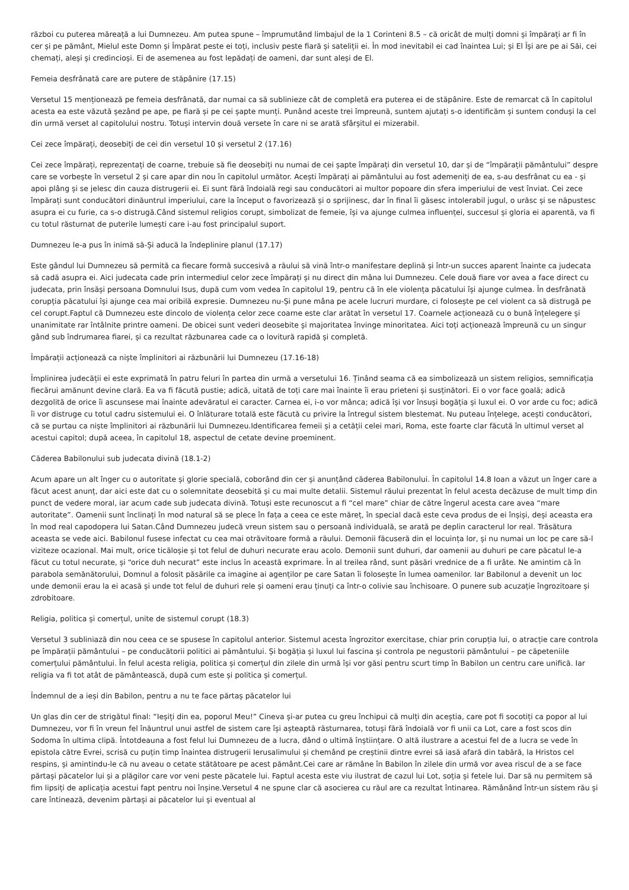război cu puterea măreață a lui Dumnezeu. Am putea spune – împrumutând limbajul de la 1 Corinteni 8.5 – că oricât de mulți domni și împărați ar fi în cer și pe pământ, Mielul este Domn și Împărat peste ei toți, inclusiv peste fiară și sateliții ei. În mod inevitabil ei cad înaintea Lui; și El Își are pe ai Săi, cei chemați, aleși și credincioși. Ei de asemenea au fost lepădați de oameni, dar sunt aleși de El.
Femeia desfrânată care are putere de stăpânire (17.15)
Versetul 15 menționează pe femeia desfrânată, dar numai ca să sublinieze cât de completă era puterea ei de stăpânire. Este de remarcat că în capitolul acesta ea este văzută șezând pe ape, pe fiară și pe cei șapte munți. Punând aceste trei împreună, suntem ajutați s-o identificăm și suntem conduși la cel din urmă verset al capitolului nostru. Totuși intervin două versete în care ni se arată sfârșitul ei mizerabil.
Cei zece împărați, deosebiți de cei din versetul 10 și versetul 2 (17.16)
Cei zece împărați, reprezentați de coarne, trebuie să fie deosebiți nu numai de cei șapte împărați din versetul 10, dar și de “împărații pământului” despre care se vorbește în versetul 2 și care apar din nou în capitolul următor. Acești împărați ai pământului au fost ademeniți de ea, s-au desfrânat cu ea - și apoi plâng și se jelesc din cauza distrugerii ei. Ei sunt fără îndoială regi sau conducători ai multor popoare din sfera imperiului de vest înviat. Cei zece împărați sunt conducători dinăuntrul imperiului, care la început o favorizează și o sprijinesc, dar în final îi găsesc intolerabil jugul, o urăsc și se năpustesc asupra ei cu furie, ca s-o distrugă.Când sistemul religios corupt, simbolizat de femeie, își va ajunge culmea influenței, succesul și gloria ei aparentă, va fi cu totul răsturnat de puterile lumești care i-au fost principalul suport.
Dumnezeu le-a pus în inimă să-Și aducă la îndeplinire planul (17.17)
Este gândul lui Dumnezeu să permită ca fiecare formă succesivă a răului să vină într-o manifestare deplină și într-un succes aparent înainte ca judecata să cadă asupra ei. Aici judecata cade prin intermediul celor zece împărați și nu direct din mâna lui Dumnezeu. Cele două fiare vor avea a face direct cu judecata, prin însăși persoana Domnului Isus, după cum vom vedea în capitolul 19, pentru că în ele violența păcatului își ajunge culmea. În desfrânată corupția păcatului își ajunge cea mai oribilă expresie. Dumnezeu nu-Și pune mâna pe acele lucruri murdare, ci folosește pe cel violent ca să distrugă pe cel corupt.Faptul că Dumnezeu este dincolo de violența celor zece coarne este clar arătat în versetul 17. Coarnele acționează cu o bună înțelegere și unanimitate rar întâlnite printre oameni. De obicei sunt vederi deosebite și majoritatea învinge minoritatea. Aici toți acționează împreună cu un singur gând sub îndrumarea fiarei, și ca rezultat răzbunarea cade ca o lovitură rapidă și completă.
Împărații acționează ca niște împlinitori ai răzbunării lui Dumnezeu (17.16-18)
Împlinirea judecății ei este exprimată în patru feluri în partea din urmă a versetului 16. Ținând seama că ea simbolizează un sistem religios, semnificația fiecărui amănunt devine clară. Ea va fi făcută pustie; adică, uitată de toți care mai înainte îi erau prieteni și susținători. Ei o vor face goală; adică dezgolită de orice îi ascunsese mai înainte adevăratul ei caracter. Carnea ei, i-o vor mânca; adică își vor însuși bogăția și luxul ei. O vor arde cu foc; adică îi vor distruge cu totul cadru sistemului ei. O înlăturare totală este făcută cu privire la întregul sistem blestemat. Nu puteau înțelege, acești conducători, că se purtau ca niște împlinitori ai răzbunării lui Dumnezeu.Identificarea femeii și a cetății celei mari, Roma, este foarte clar făcută în ultimul verset al acestui capitol; după aceea, în capitolul 18, aspectul de cetate devine proeminent.
Căderea Babilonului sub judecata divină (18.1-2)
Acum apare un alt înger cu o autoritate și glorie specială, coborând din cer și anunțând căderea Babilonului. În capitolul 14.8 Ioan a văzut un înger care a făcut acest anunț, dar aici este dat cu o solemnitate deosebită și cu mai multe detalii. Sistemul răului prezentat în felul acesta decăzuse de mult timp din punct de vedere moral, iar acum cade sub judecata divină. Totuși este recunoscut a fi “cel mare” chiar de către îngerul acesta care avea “mare autoritate”. Oamenii sunt înclinați în mod natural să se plece în fața a ceea ce este măreț, în special dacă este ceva produs de ei înșiși, deși aceasta era în mod real capodopera lui Satan.Când Dumnezeu judecă vreun sistem sau o persoană individuală, se arată pe deplin caracterul lor real. Trăsătura aceasta se vede aici. Babilonul fusese infectat cu cea mai otrăvitoare formă a răului. Demonii făcuseră din el locuința lor, și nu numai un loc pe care să-l viziteze ocazional. Mai mult, orice ticăloșie și tot felul de duhuri necurate erau acolo. Demonii sunt duhuri, dar oamenii au duhuri pe care păcatul le-a făcut cu totul necurate, și “orice duh necurat” este inclus în această exprimare. În al treilea rând, sunt păsări vrednice de a fi urâte. Ne amintim că în parabola semănătorului, Domnul a folosit păsările ca imagine ai agenților pe care Satan îi folosește în lumea oamenilor. Iar Babilonul a devenit un loc unde demonii erau la ei acasă și unde tot felul de duhuri rele și oameni erau ținuți ca într-o colivie sau închisoare. O punere sub acuzație îngrozitoare și zdrobitoare.
Religia, politica și comerțul, unite de sistemul corupt (18.3)
Versetul 3 subliniază din nou ceea ce se spusese în capitolul anterior. Sistemul acesta îngrozitor exercitase, chiar prin corupția lui, o atracție care controla pe împărații pământului – pe conducătorii politici ai pământului. Și bogăția și luxul lui fascina și controla pe negustorii pământului – pe căpeteniile comerțului pământului. În felul acesta religia, politica și comerțul din zilele din urmă își vor găsi pentru scurt timp în Babilon un centru care unifică. Iar religia va fi tot atât de pământească, după cum este și politica și comerțul.
Îndemnul de a ieși din Babilon, pentru a nu te face părtaș păcatelor lui
Un glas din cer de strigătul final: “Ieșiți din ea, poporul Meu!” Cineva și-ar putea cu greu închipui că mulți din aceștia, care pot fi socotiți ca popor al lui Dumnezeu, vor fi în vreun fel înăuntrul unui astfel de sistem care își așteaptă răsturnarea, totuși fără îndoială vor fi unii ca Lot, care a fost scos din Sodoma în ultima clipă. Întotdeauna a fost felul lui Dumnezeu de a lucra, dând o ultimă înștiințare. O altă ilustrare a acestui fel de a lucra se vede în epistola către Evrei, scrisă cu puțin timp înaintea distrugerii Ierusalimului și chemând pe creștinii dintre evrei să iasă afară din tabără, la Hristos cel respins, și amintindu-le că nu aveau o cetate stătătoare pe acest pământ.Cei care ar rămâne în Babilon în zilele din urmă vor avea riscul de a se face părtași păcatelor lui și a plăgilor care vor veni peste păcatele lui. Faptul acesta este viu ilustrat de cazul lui Lot, soția și fetele lui. Dar să nu permitem să fim lipsiți de aplicația acestui fapt pentru noi înșine.Versetul 4 ne spune clar că asocierea cu răul are ca rezultat întinarea. Rămânând într-un sistem rău și care întinează, devenim părtași ai păcatelor lui și eventual al